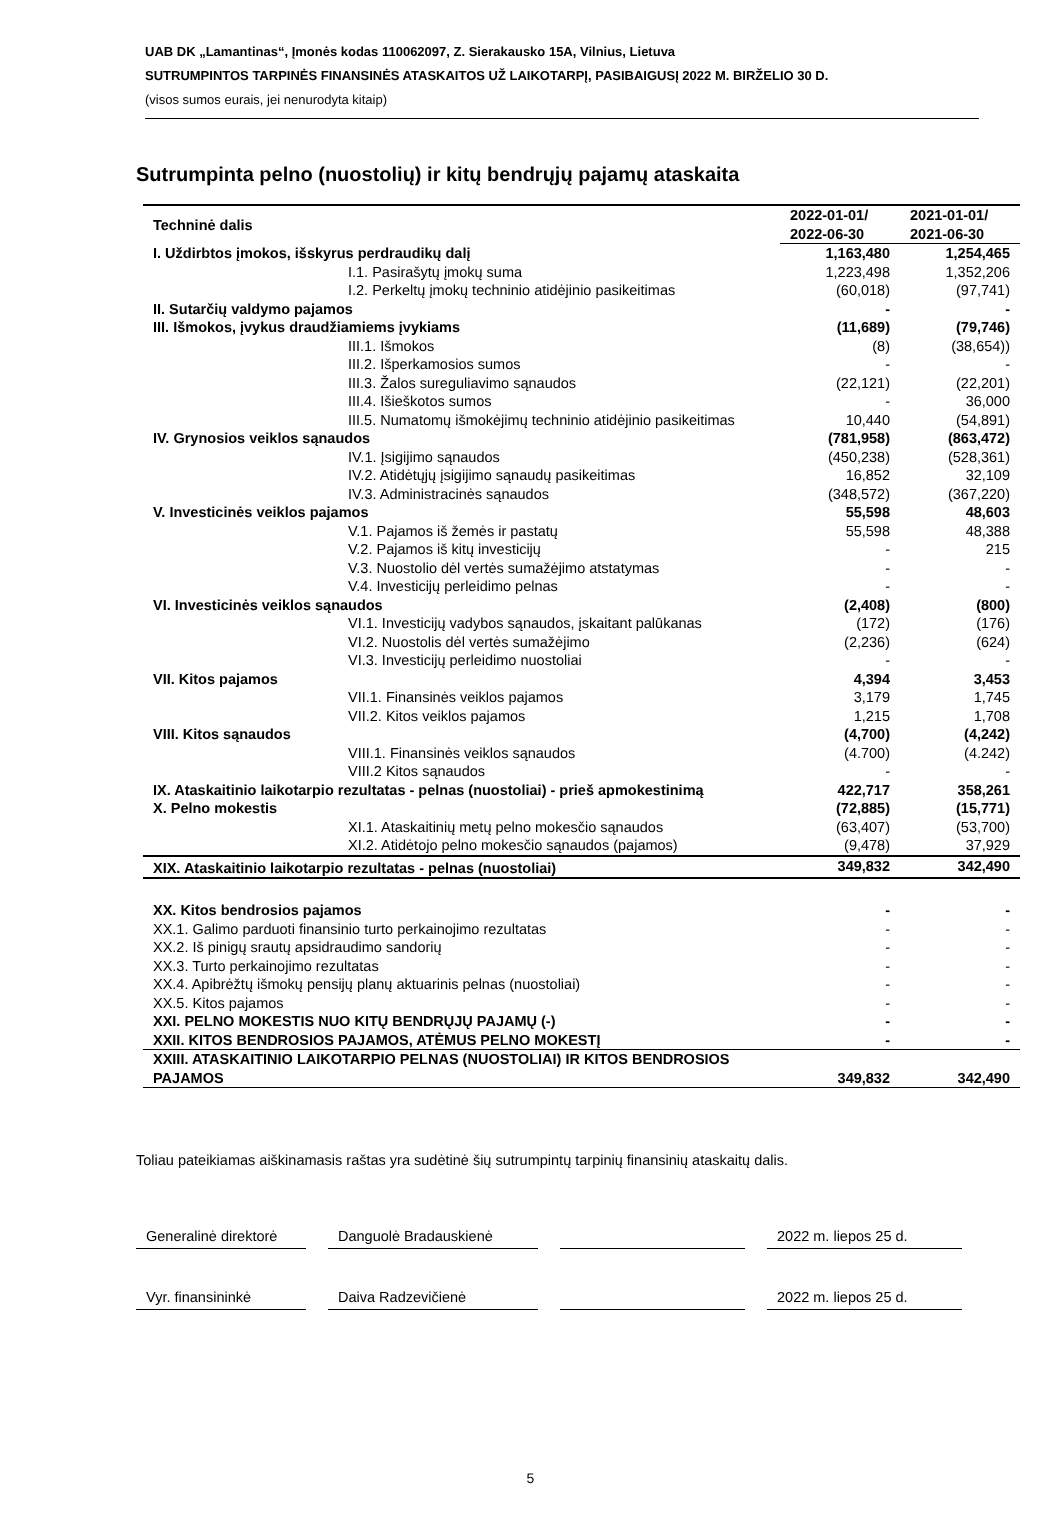UAB DK „Lamantinas“, Įmonės kodas 110062097, Z. Sierakausko 15A, Vilnius, Lietuva
SUTRUMPINTOS TARPINĖS FINANSINĖS ATASKAITOS UŽ LAIKOTARPĮ, PASIBAIGUSĮ 2022 M. BIRŽELIO 30 D.
(visos sumos eurais, jei nenurodyta kitaip)
Sutrumpinta pelno (nuostolių) ir kitų bendrųjų pajamų ataskaita
| Techninė dalis | 2022-01-01/ 2022-06-30 | 2021-01-01/ 2021-06-30 |
| I. Uždirbtos įmokos, išskyrus perdraudikų dalį | 1,163,480 | 1,254,465 |
| I.1. Pasirašytų įmokų suma | 1,223,498 | 1,352,206 |
| I.2. Perkeltų įmokų techninio atidėjinio pasikeitimas | (60,018) | (97,741) |
| II. Sutarčių valdymo pajamos | - | - |
| III. Išmokos, įvykus draudžiamiems įvykiams | (11,689) | (79,746) |
| III.1. Išmokos | (8) | (38,654)) |
| III.2. Išperkamosios sumos | - | - |
| III.3. Žalos sureguliavimo sąnaudos | (22,121) | (22,201) |
| III.4. Išieškotos sumos | - | 36,000 |
| III.5. Numatomų išmokėjimų techninio atidėjinio pasikeitimas | 10,440 | (54,891) |
| IV. Grynosios veiklos sąnaudos | (781,958) | (863,472) |
| IV.1. Įsigijimo sąnaudos | (450,238) | (528,361) |
| IV.2. Atidėtųjų įsigijimo sąnaudų pasikeitimas | 16,852 | 32,109 |
| IV.3. Administracinės sąnaudos | (348,572) | (367,220) |
| V. Investicinės veiklos pajamos | 55,598 | 48,603 |
| V.1. Pajamos iš žemės ir pastatų | 55,598 | 48,388 |
| V.2. Pajamos iš kitų investicijų | - | 215 |
| V.3. Nuostolio dėl vertės sumažėjimo atstatymas | - | - |
| V.4. Investicijų perleidimo pelnas | - | - |
| VI. Investicinės veiklos sąnaudos | (2,408) | (800) |
| VI.1. Investicijų vadybos sąnaudos, įskaitant palūkanas | (172) | (176) |
| VI.2. Nuostolis dėl vertės sumažėjimo | (2,236) | (624) |
| VI.3. Investicijų perleidimo nuostoliai | - | - |
| VII. Kitos pajamos | 4,394 | 3,453 |
| VII.1. Finansinės veiklos pajamos | 3,179 | 1,745 |
| VII.2. Kitos veiklos pajamos | 1,215 | 1,708 |
| VIII. Kitos sąnaudos | (4,700) | (4,242) |
| VIII.1. Finansinės veiklos sąnaudos | (4.700) | (4.242) |
| VIII.2 Kitos sąnaudos | - | - |
| IX. Ataskaitinio laikotarpio rezultatas - pelnas (nuostoliai) - prieš apmokestinimą | 422,717 | 358,261 |
| X. Pelno mokestis | (72,885) | (15,771) |
| XI.1. Ataskaitinių metų pelno mokesčio sąnaudos | (63,407) | (53,700) |
| XI.2. Atidėtojo pelno mokesčio sąnaudos (pajamos) | (9,478) | 37,929 |
| XIX. Ataskaitinio laikotarpio rezultatas - pelnas (nuostoliai) | 349,832 | 342,490 |
| XX. Kitos bendrosios pajamos | - | - |
| XX.1. Galimo parduoti finansinio turto perkainojimo rezultatas | - | - |
| XX.2. Iš pinigų srautų apsidraudimo sandorių | - | - |
| XX.3. Turto perkainojimo rezultatas | - | - |
| XX.4. Apibrėžtų išmokų pensijų planų aktuarinis pelnas (nuostoliai) | - | - |
| XX.5. Kitos pajamos | - | - |
| XXI. PELNO MOKESTIS NUO KITŲ BENDRŲJŲ PAJAMŲ (-) | - | - |
| XXII. KITOS BENDROSIOS PAJAMOS, ATĖMUS PELNO MOKESTĮ | - | - |
| XXIII. ATASKAITINIO LAIKOTARPIO PELNAS (NUOSTOLIAI) IR KITOS BENDROSIOS PAJAMOS | 349,832 | 342,490 |
Toliau pateikiamas aiškinamasis raštas yra sudėtinė šių sutrumpintų tarpinių finansinių ataskaitų dalis.
Generalinė direktorė Danguolė Bradauskienė 2022 m. liepos 25 d.
Vyr. finansininkė Daiva Radzevičienė 2022 m. liepos 25 d.
5